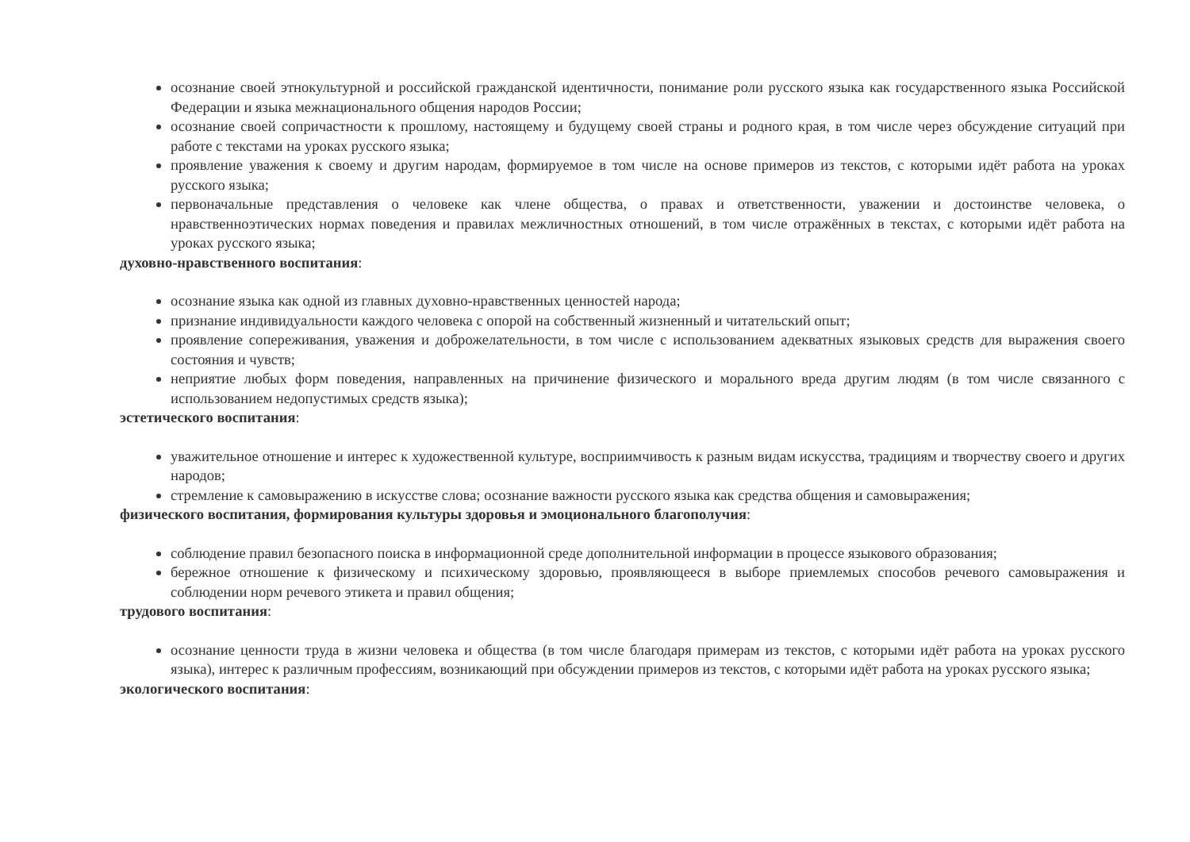осознание своей этнокультурной и российской гражданской идентичности, понимание роли русского языка как государственного языка Российской Федерации и языка межнационального общения народов России;
осознание своей сопричастности к прошлому, настоящему и будущему своей страны и родного края, в том числе через обсуждение ситуаций при работе с текстами на уроках русского языка;
проявление уважения к своему и другим народам, формируемое в том числе на основе примеров из текстов, с которыми идёт работа на уроках русского языка;
первоначальные представления о человеке как члене общества, о правах и ответственности, уважении и достоинстве человека, о нравственноэтических нормах поведения и правилах межличностных отношений, в том числе отражённых в текстах, с которыми идёт работа на уроках русского языка;
духовно-нравственного воспитания:
осознание языка как одной из главных духовно-нравственных ценностей народа;
признание индивидуальности каждого человека с опорой на собственный жизненный и читательский опыт;
проявление сопереживания, уважения и доброжелательности, в том числе с использованием адекватных языковых средств для выражения своего состояния и чувств;
неприятие любых форм поведения, направленных на причинение физического и морального вреда другим людям (в том числе связанного с использованием недопустимых средств языка);
эстетического воспитания:
уважительное отношение и интерес к художественной культуре, восприимчивость к разным видам искусства, традициям и творчеству своего и других народов;
стремление к самовыражению в искусстве слова; осознание важности русского языка как средства общения и самовыражения;
физического воспитания, формирования культуры здоровья и эмоционального благополучия:
соблюдение правил безопасного поиска в информационной среде дополнительной информации в процессе языкового образования;
бережное отношение к физическому и психическому здоровью, проявляющееся в выборе приемлемых способов речевого самовыражения и соблюдении норм речевого этикета и правил общения;
трудового воспитания:
осознание ценности труда в жизни человека и общества (в том числе благодаря примерам из текстов, с которыми идёт работа на уроках русского языка), интерес к различным профессиям, возникающий при обсуждении примеров из текстов, с которыми идёт работа на уроках русского языка;
экологического воспитания: